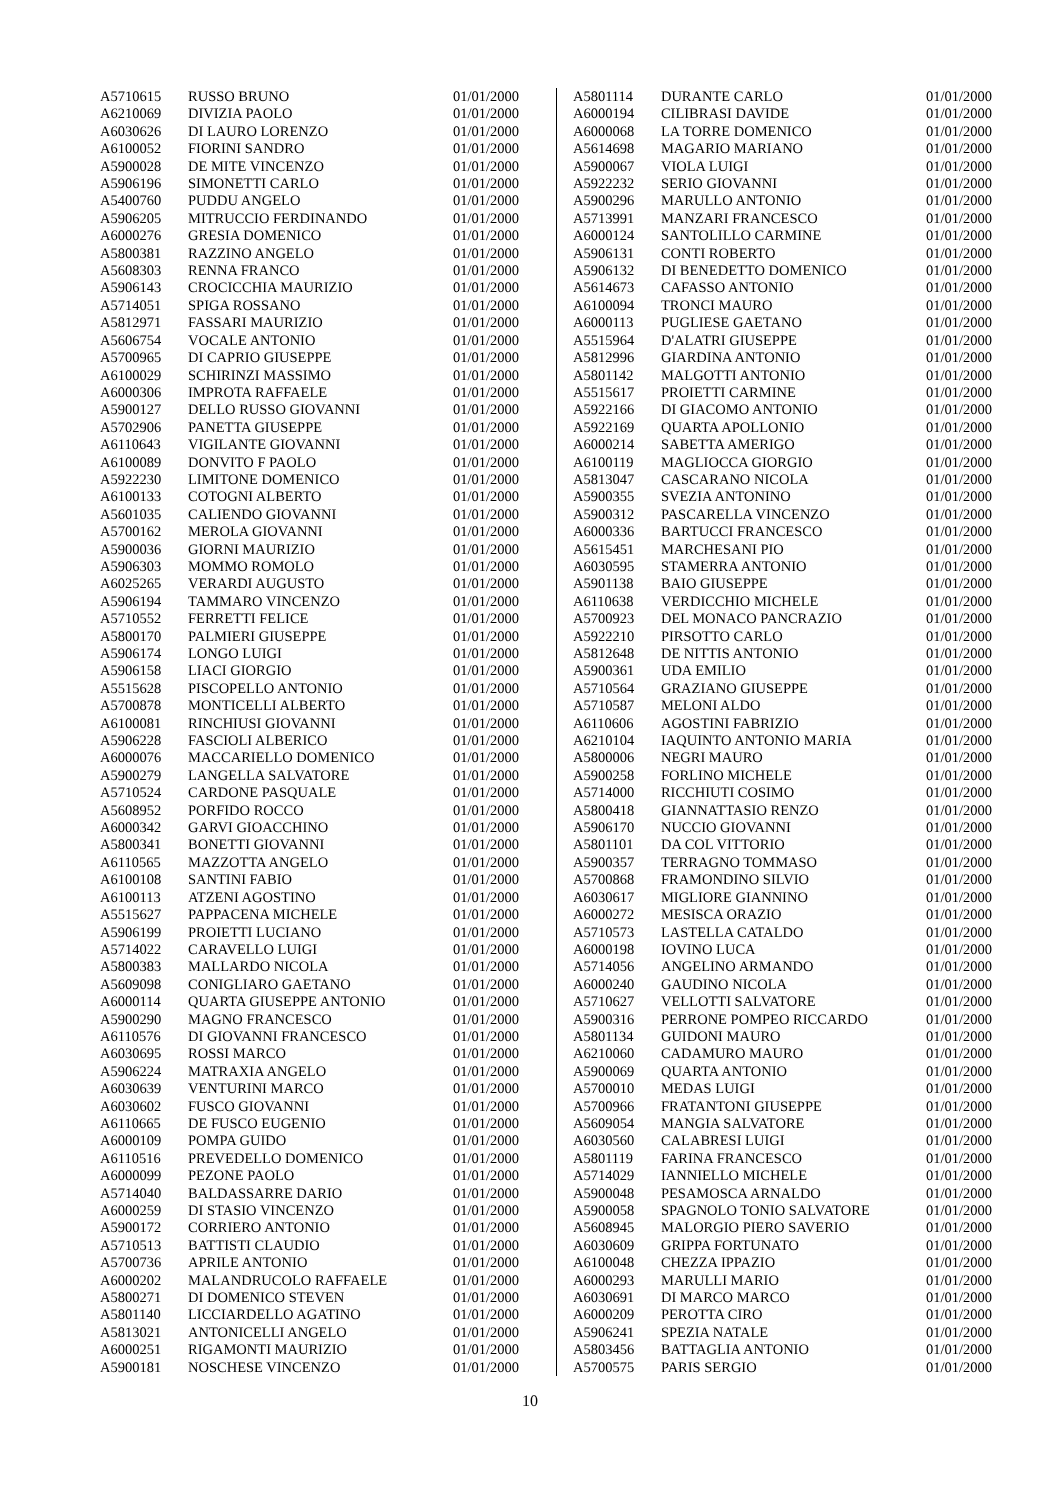| A5710615 | RUSSO BRUNO | 01/01/2000 |
| A6210069 | DIVIZIA PAOLO | 01/01/2000 |
| A6030626 | DI LAURO LORENZO | 01/01/2000 |
| A6100052 | FIORINI SANDRO | 01/01/2000 |
| A5900028 | DE MITE VINCENZO | 01/01/2000 |
| A5906196 | SIMONETTI CARLO | 01/01/2000 |
| A5400760 | PUDDU ANGELO | 01/01/2000 |
| A5906205 | MITRUCCIO FERDINANDO | 01/01/2000 |
| A6000276 | GRESIA DOMENICO | 01/01/2000 |
| A5800381 | RAZZINO ANGELO | 01/01/2000 |
| A5608303 | RENNA FRANCO | 01/01/2000 |
| A5906143 | CROCICCHIA MAURIZIO | 01/01/2000 |
| A5714051 | SPIGA ROSSANO | 01/01/2000 |
| A5812971 | FASSARI MAURIZIO | 01/01/2000 |
| A5606754 | VOCALE ANTONIO | 01/01/2000 |
| A5700965 | DI CAPRIO GIUSEPPE | 01/01/2000 |
| A6100029 | SCHIRINZI MASSIMO | 01/01/2000 |
| A6000306 | IMPROTA RAFFAELE | 01/01/2000 |
| A5900127 | DELLO RUSSO GIOVANNI | 01/01/2000 |
| A5702906 | PANETTA GIUSEPPE | 01/01/2000 |
| A6110643 | VIGILANTE GIOVANNI | 01/01/2000 |
| A6100089 | DONVITO F PAOLO | 01/01/2000 |
| A5922230 | LIMITONE DOMENICO | 01/01/2000 |
| A6100133 | COTOGNI ALBERTO | 01/01/2000 |
| A5601035 | CALIENDO GIOVANNI | 01/01/2000 |
| A5700162 | MEROLA GIOVANNI | 01/01/2000 |
| A5900036 | GIORNI MAURIZIO | 01/01/2000 |
| A5906303 | MOMMO ROMOLO | 01/01/2000 |
| A6025265 | VERARDI AUGUSTO | 01/01/2000 |
| A5906194 | TAMMARO VINCENZO | 01/01/2000 |
| A5710552 | FERRETTI FELICE | 01/01/2000 |
| A5800170 | PALMIERI GIUSEPPE | 01/01/2000 |
| A5906174 | LONGO LUIGI | 01/01/2000 |
| A5906158 | LIACI GIORGIO | 01/01/2000 |
| A5515628 | PISCOPELLO ANTONIO | 01/01/2000 |
| A5700878 | MONTICELLI ALBERTO | 01/01/2000 |
| A6100081 | RINCHIUSI GIOVANNI | 01/01/2000 |
| A5906228 | FASCIOLI ALBERICO | 01/01/2000 |
| A6000076 | MACCARIELLO DOMENICO | 01/01/2000 |
| A5900279 | LANGELLA SALVATORE | 01/01/2000 |
| A5710524 | CARDONE PASQUALE | 01/01/2000 |
| A5608952 | PORFIDO ROCCO | 01/01/2000 |
| A6000342 | GARVI GIOACCHINO | 01/01/2000 |
| A5800341 | BONETTI GIOVANNI | 01/01/2000 |
| A6110565 | MAZZOTTA ANGELO | 01/01/2000 |
| A6100108 | SANTINI FABIO | 01/01/2000 |
| A6100113 | ATZENI AGOSTINO | 01/01/2000 |
| A5515627 | PAPPACENA MICHELE | 01/01/2000 |
| A5906199 | PROIETTI LUCIANO | 01/01/2000 |
| A5714022 | CARAVELLO LUIGI | 01/01/2000 |
| A5800383 | MALLARDO NICOLA | 01/01/2000 |
| A5609098 | CONIGLIARO GAETANO | 01/01/2000 |
| A6000114 | QUARTA GIUSEPPE ANTONIO | 01/01/2000 |
| A5900290 | MAGNO FRANCESCO | 01/01/2000 |
| A6110576 | DI GIOVANNI FRANCESCO | 01/01/2000 |
| A6030695 | ROSSI MARCO | 01/01/2000 |
| A5906224 | MATRAXIA ANGELO | 01/01/2000 |
| A6030639 | VENTURINI MARCO | 01/01/2000 |
| A6030602 | FUSCO GIOVANNI | 01/01/2000 |
| A6110665 | DE FUSCO EUGENIO | 01/01/2000 |
| A6000109 | POMPA GUIDO | 01/01/2000 |
| A6110516 | PREVEDELLO DOMENICO | 01/01/2000 |
| A6000099 | PEZONE PAOLO | 01/01/2000 |
| A5714040 | BALDASSARRE DARIO | 01/01/2000 |
| A6000259 | DI STASIO VINCENZO | 01/01/2000 |
| A5900172 | CORRIERO ANTONIO | 01/01/2000 |
| A5710513 | BATTISTI CLAUDIO | 01/01/2000 |
| A5700736 | APRILE ANTONIO | 01/01/2000 |
| A6000202 | MALANDRUCOLO RAFFAELE | 01/01/2000 |
| A5800271 | DI DOMENICO STEVEN | 01/01/2000 |
| A5801140 | LICCIARDELLO AGATINO | 01/01/2000 |
| A5813021 | ANTONICELLI ANGELO | 01/01/2000 |
| A6000251 | RIGAMONTI MAURIZIO | 01/01/2000 |
| A5900181 | NOSCHESE VINCENZO | 01/01/2000 |
| A5801114 | DURANTE CARLO | 01/01/2000 |
| A6000194 | CILIBRASI DAVIDE | 01/01/2000 |
| A6000068 | LA TORRE DOMENICO | 01/01/2000 |
| A5614698 | MAGARIO MARIANO | 01/01/2000 |
| A5900067 | VIOLA LUIGI | 01/01/2000 |
| A5922232 | SERIO GIOVANNI | 01/01/2000 |
| A5900296 | MARULLO ANTONIO | 01/01/2000 |
| A5713991 | MANZARI FRANCESCO | 01/01/2000 |
| A6000124 | SANTOLILLO CARMINE | 01/01/2000 |
| A5906131 | CONTI ROBERTO | 01/01/2000 |
| A5906132 | DI BENEDETTO DOMENICO | 01/01/2000 |
| A5614673 | CAFASSO ANTONIO | 01/01/2000 |
| A6100094 | TRONCI MAURO | 01/01/2000 |
| A6000113 | PUGLIESE GAETANO | 01/01/2000 |
| A5515964 | D'ALATRI GIUSEPPE | 01/01/2000 |
| A5812996 | GIARDINA ANTONIO | 01/01/2000 |
| A5801142 | MALGOTTI ANTONIO | 01/01/2000 |
| A5515617 | PROIETTI CARMINE | 01/01/2000 |
| A5922166 | DI GIACOMO ANTONIO | 01/01/2000 |
| A5922169 | QUARTA APOLLONIO | 01/01/2000 |
| A6000214 | SABETTA AMERIGO | 01/01/2000 |
| A6100119 | MAGLIOCCA GIORGIO | 01/01/2000 |
| A5813047 | CASCARANO NICOLA | 01/01/2000 |
| A5900355 | SVEZIA ANTONINO | 01/01/2000 |
| A5900312 | PASCARELLA VINCENZO | 01/01/2000 |
| A6000336 | BARTUCCI FRANCESCO | 01/01/2000 |
| A5615451 | MARCHESANI PIO | 01/01/2000 |
| A6030595 | STAMERRA ANTONIO | 01/01/2000 |
| A5901138 | BAIO GIUSEPPE | 01/01/2000 |
| A6110638 | VERDICCHIO MICHELE | 01/01/2000 |
| A5700923 | DEL MONACO PANCRAZIO | 01/01/2000 |
| A5922210 | PIRSOTTO CARLO | 01/01/2000 |
| A5812648 | DE NITTIS ANTONIO | 01/01/2000 |
| A5900361 | UDA EMILIO | 01/01/2000 |
| A5710564 | GRAZIANO GIUSEPPE | 01/01/2000 |
| A5710587 | MELONI ALDO | 01/01/2000 |
| A6110606 | AGOSTINI FABRIZIO | 01/01/2000 |
| A6210104 | IAQUINTO ANTONIO MARIA | 01/01/2000 |
| A5800006 | NEGRI MAURO | 01/01/2000 |
| A5900258 | FORLINO MICHELE | 01/01/2000 |
| A5714000 | RICCHIUTI COSIMO | 01/01/2000 |
| A5800418 | GIANNATTASIO RENZO | 01/01/2000 |
| A5906170 | NUCCIO GIOVANNI | 01/01/2000 |
| A5801101 | DA COL VITTORIO | 01/01/2000 |
| A5900357 | TERRAGNO TOMMASO | 01/01/2000 |
| A5700868 | FRAMONDINO SILVIO | 01/01/2000 |
| A6030617 | MIGLIORE GIANNINO | 01/01/2000 |
| A6000272 | MESISCA ORAZIO | 01/01/2000 |
| A5710573 | LASTELLA CATALDO | 01/01/2000 |
| A6000198 | IOVINO LUCA | 01/01/2000 |
| A5714056 | ANGELINO ARMANDO | 01/01/2000 |
| A6000240 | GAUDINO NICOLA | 01/01/2000 |
| A5710627 | VELLOTTI SALVATORE | 01/01/2000 |
| A5900316 | PERRONE POMPEO RICCARDO | 01/01/2000 |
| A5801134 | GUIDONI MAURO | 01/01/2000 |
| A6210060 | CADAMURO MAURO | 01/01/2000 |
| A5900069 | QUARTA ANTONIO | 01/01/2000 |
| A5700010 | MEDAS LUIGI | 01/01/2000 |
| A5700966 | FRATANTONI GIUSEPPE | 01/01/2000 |
| A5609054 | MANGIA SALVATORE | 01/01/2000 |
| A6030560 | CALABRESI LUIGI | 01/01/2000 |
| A5801119 | FARINA FRANCESCO | 01/01/2000 |
| A5714029 | IANNIELLO MICHELE | 01/01/2000 |
| A5900048 | PESAMOSCA ARNALDO | 01/01/2000 |
| A5900058 | SPAGNOLO TONIO SALVATORE | 01/01/2000 |
| A5608945 | MALORGIO PIERO SAVERIO | 01/01/2000 |
| A6030609 | GRIPPA FORTUNATO | 01/01/2000 |
| A6100048 | CHEZZA IPPAZIO | 01/01/2000 |
| A6000293 | MARULLI MARIO | 01/01/2000 |
| A6030691 | DI MARCO MARCO | 01/01/2000 |
| A6000209 | PEROTTA CIRO | 01/01/2000 |
| A5906241 | SPEZIA NATALE | 01/01/2000 |
| A5803456 | BATTAGLIA ANTONIO | 01/01/2000 |
| A5700575 | PARIS SERGIO | 01/01/2000 |
10